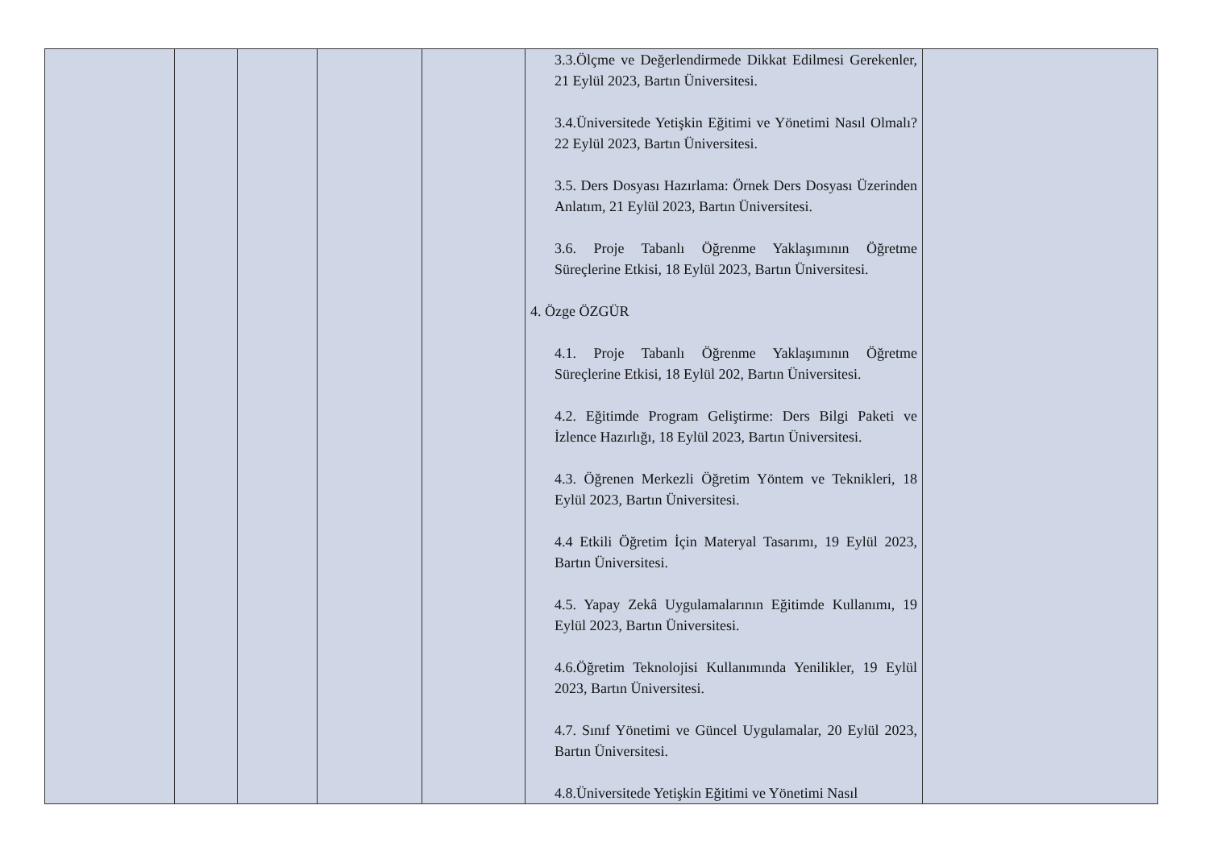| | | | | | 3.3.Ölçme ve Değerlendirmede Dikkat Edilmesi Gerekenler, 21 Eylül 2023, Bartın Üniversitesi. 3.4.Üniversitede Yetişkin Eğitimi ve Yönetimi Nasıl Olmalı? 22 Eylül 2023, Bartın Üniversitesi. 3.5. Ders Dosyası Hazırlama: Örnek Ders Dosyası Üzerinden Anlatım, 21 Eylül 2023, Bartın Üniversitesi. 3.6. Proje Tabanlı Öğrenme Yaklaşımının Öğretme Süreçlerine Etkisi, 18 Eylül 2023, Bartın Üniversitesi. 4. Özge ÖZGÜR 4.1. Proje Tabanlı Öğrenme Yaklaşımının Öğretme Süreçlerine Etkisi, 18 Eylül 202, Bartın Üniversitesi. 4.2. Eğitimde Program Geliştirme: Ders Bilgi Paketi ve İzlence Hazırlığı, 18 Eylül 2023, Bartın Üniversitesi. 4.3. Öğrenen Merkezli Öğretim Yöntem ve Teknikleri, 18 Eylül 2023, Bartın Üniversitesi. 4.4 Etkili Öğretim İçin Materyal Tasarımı, 19 Eylül 2023, Bartın Üniversitesi. 4.5. Yapay Zekâ Uygulamalarının Eğitimde Kullanımı, 19 Eylül 2023, Bartın Üniversitesi. 4.6.Öğretim Teknolojisi Kullanımında Yenilikler, 19 Eylül 2023, Bartın Üniversitesi. 4.7. Sınıf Yönetimi ve Güncel Uygulamalar, 20 Eylül 2023, Bartın Üniversitesi. 4.8.Üniversitede Yetişkin Eğitimi ve Yönetimi Nasıl | |